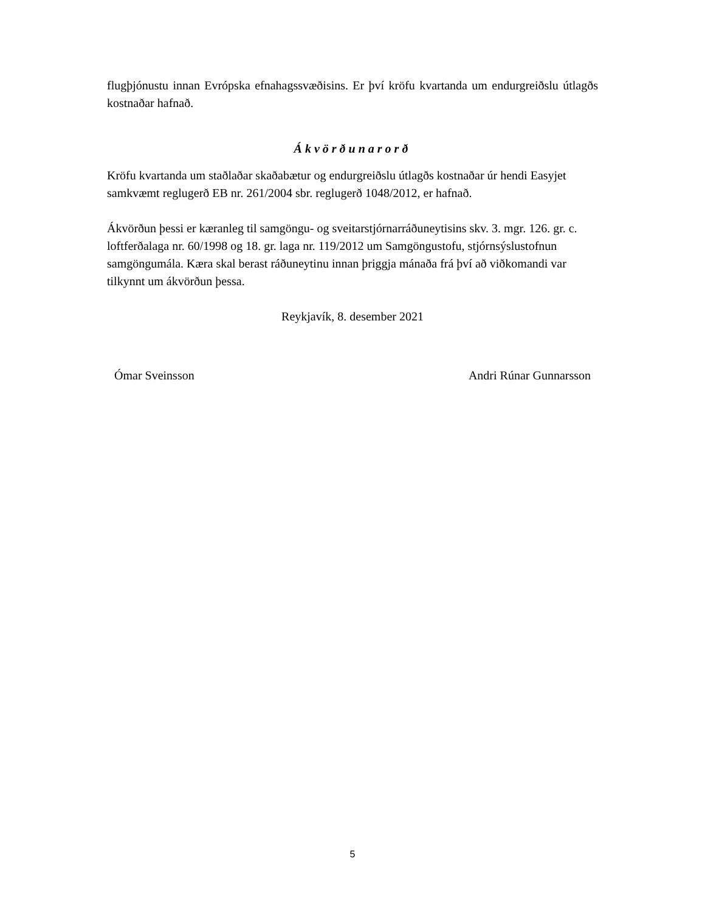flugþjónustu innan Evrópska efnahagssvæðisins. Er því kröfu kvartanda um endurgreiðslu útlagðs kostnaðar hafnað.
Ákvörðunarorð
Kröfu kvartanda um staðlaðar skaðabætur og endurgreiðslu útlagðs kostnaðar úr hendi Easyjet samkvæmt reglugerð EB nr. 261/2004 sbr. reglugerð 1048/2012, er hafnað.
Ákvörðun þessi er kæranleg til samgöngu- og sveitarstjórnarráðuneytisins skv. 3. mgr. 126. gr. c. loftferðalaga nr. 60/1998 og 18. gr. laga nr. 119/2012 um Samgöngustofu, stjórnsýslustofnun samgöngumála. Kæra skal berast ráðuneytinu innan þriggja mánaða frá því að viðkomandi var tilkynnt um ákvörðun þessa.
Reykjavík, 8. desember 2021
Ómar Sveinsson Andri Rúnar Gunnarsson
5